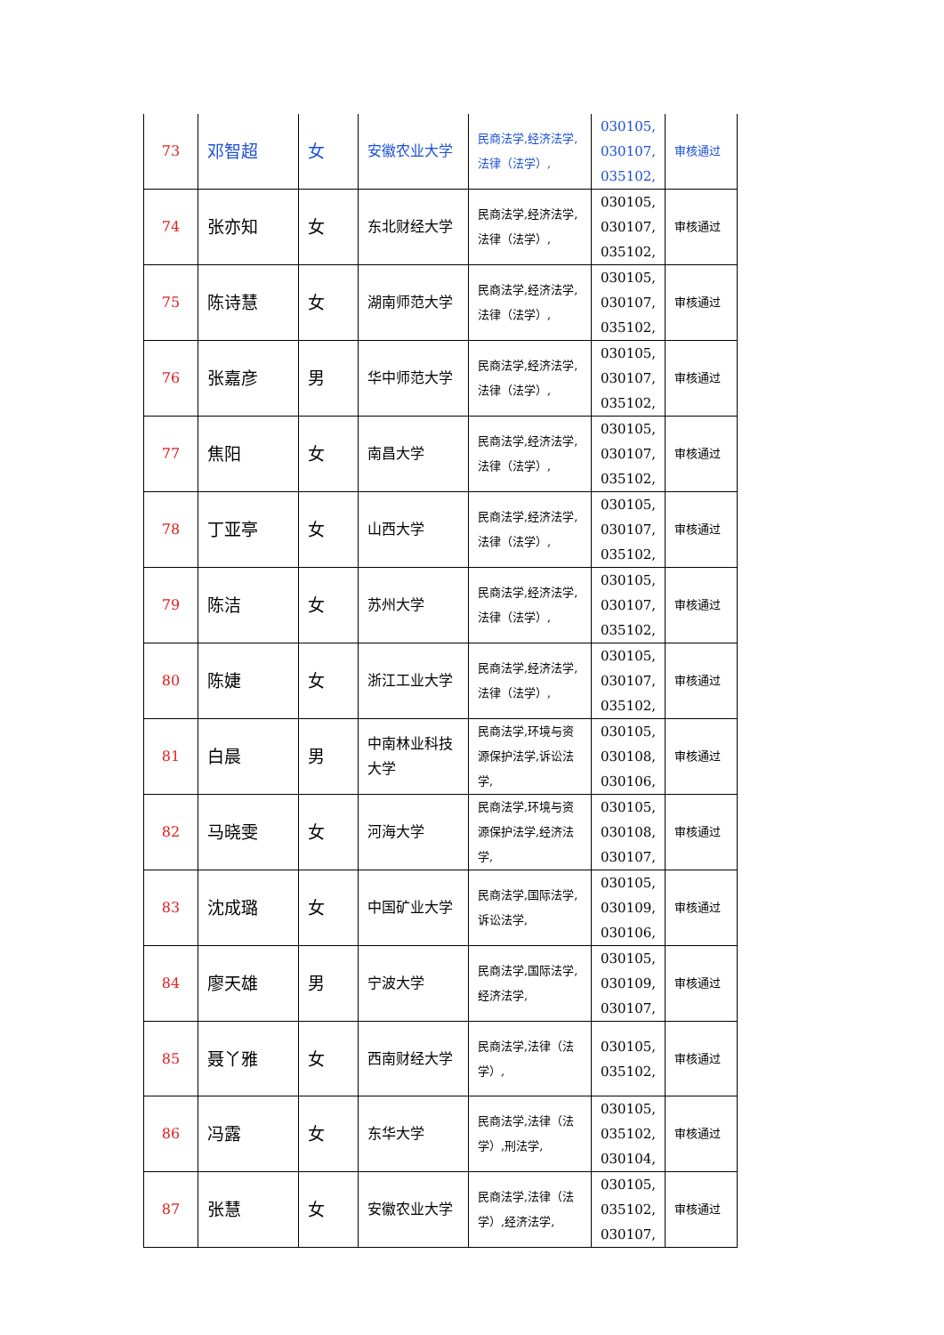| 73 | 邓智超 | 女 | 安徽农业大学 | 民商法学,经济法学,法律（法学）, | 030105, 030107, 035102, | 审核通过 |
| 74 | 张亦知 | 女 | 东北财经大学 | 民商法学,经济法学,法律（法学）, | 030105, 030107, 035102, | 审核通过 |
| 75 | 陈诗慧 | 女 | 湖南师范大学 | 民商法学,经济法学,法律（法学）, | 030105, 030107, 035102, | 审核通过 |
| 76 | 张嘉彦 | 男 | 华中师范大学 | 民商法学,经济法学,法律（法学）, | 030105, 030107, 035102, | 审核通过 |
| 77 | 焦阳 | 女 | 南昌大学 | 民商法学,经济法学,法律（法学）, | 030105, 030107, 035102, | 审核通过 |
| 78 | 丁亚亭 | 女 | 山西大学 | 民商法学,经济法学,法律（法学）, | 030105, 030107, 035102, | 审核通过 |
| 79 | 陈洁 | 女 | 苏州大学 | 民商法学,经济法学,法律（法学）, | 030105, 030107, 035102, | 审核通过 |
| 80 | 陈婕 | 女 | 浙江工业大学 | 民商法学,经济法学,法律（法学）, | 030105, 030107, 035102, | 审核通过 |
| 81 | 白晨 | 男 | 中南林业科技大学 | 民商法学,环境与资源保护法学,诉讼法学, | 030105, 030108, 030106, | 审核通过 |
| 82 | 马晓雯 | 女 | 河海大学 | 民商法学,环境与资源保护法学,经济法学, | 030105, 030108, 030107, | 审核通过 |
| 83 | 沈成璐 | 女 | 中国矿业大学 | 民商法学,国际法学,诉讼法学, | 030105, 030109, 030106, | 审核通过 |
| 84 | 廖天雄 | 男 | 宁波大学 | 民商法学,国际法学,经济法学, | 030105, 030109, 030107, | 审核通过 |
| 85 | 聂丫雅 | 女 | 西南财经大学 | 民商法学,法律（法学）, | 030105, 035102, | 审核通过 |
| 86 | 冯露 | 女 | 东华大学 | 民商法学,法律（法学）,刑法学, | 030105, 035102, 030104, | 审核通过 |
| 87 | 张慧 | 女 | 安徽农业大学 | 民商法学,法律（法学）,经济法学, | 030105, 035102, 030107, | 审核通过 |